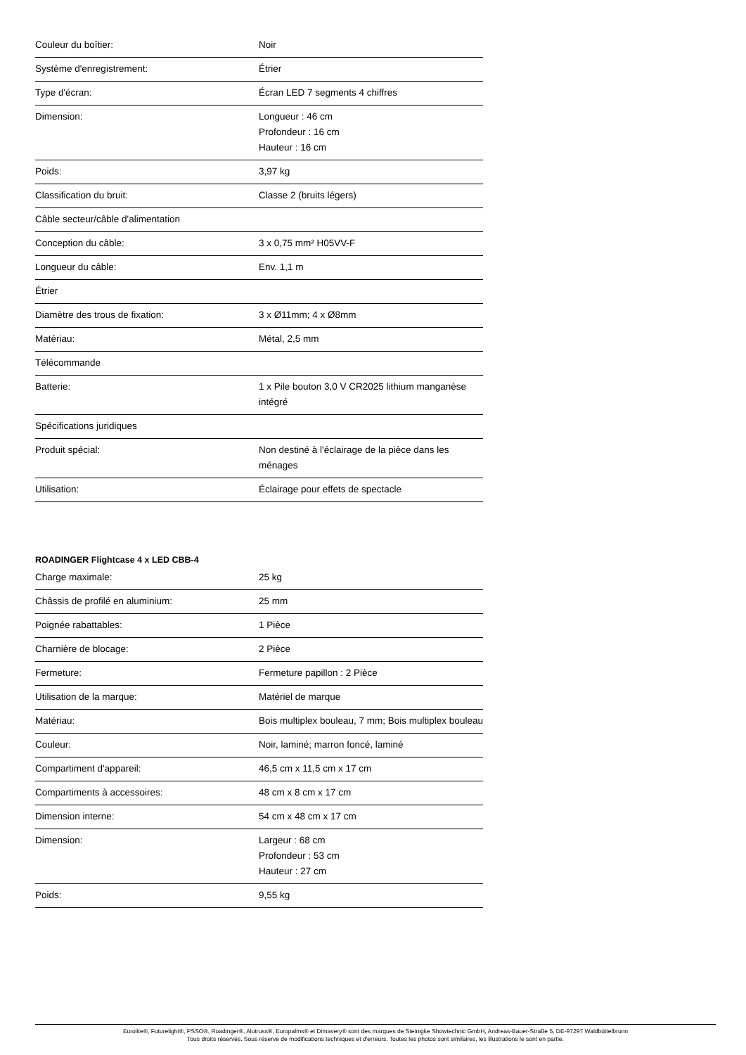| Couleur du boîtier: | Noir |
| Système d'enregistrement: | Étrier |
| Type d'écran: | Écran LED 7 segments 4 chiffres |
| Dimension: | Longueur : 46 cm Profondeur : 16 cm Hauteur : 16 cm |
| Poids: | 3,97 kg |
| Classification du bruit: | Classe 2 (bruits légers) |
| Câble secteur/câble d'alimentation | |
| Conception du câble: | 3 x 0,75 mm² H05VV-F |
| Longueur du câble: | Env. 1,1 m |
| Étrier | |
| Diamètre des trous de fixation: | 3 x Ø11mm; 4 x Ø8mm |
| Matériau: | Métal, 2,5 mm |
| Télécommande | |
| Batterie: | 1 x Pile bouton 3,0 V CR2025 lithium manganèse intégré |
| Spécifications juridiques | |
| Produit spécial: | Non destiné à l'éclairage de la pièce dans les ménages |
| Utilisation: | Éclairage pour effets de spectacle |
ROADINGER Flightcase 4 x LED CBB-4
| Charge maximale: | 25 kg |
| Châssis de profilé en aluminium: | 25 mm |
| Poignée rabattables: | 1 Pièce |
| Charnière de blocage: | 2 Pièce |
| Fermeture: | Fermeture papillon : 2 Pièce |
| Utilisation de la marque: | Matériel de marque |
| Matériau: | Bois multiplex bouleau, 7 mm; Bois multiplex bouleau |
| Couleur: | Noir, laminé; marron foncé, laminé |
| Compartiment d'appareil: | 46,5 cm x 11,5 cm x 17 cm |
| Compartiments à accessoires: | 48 cm x 8 cm x 17 cm |
| Dimension interne: | 54 cm x 48 cm x 17 cm |
| Dimension: | Largeur : 68 cm Profondeur : 53 cm Hauteur : 27 cm |
| Poids: | 9,55 kg |
Eurolite®, Futurelight®, PSSO®, Roadinger®, Alutruss®, Europalms® et Dimavery® sont des marques de Steinigke Showtechnic GmbH, Andreas-Bauer-Straße 5, DE-97297 Waldbüttelbrunn
Tous droits réservés. Sous réserve de modifications techniques et d'erreurs. Toutes les photos sont similaires, les illustrations le sont en partie.